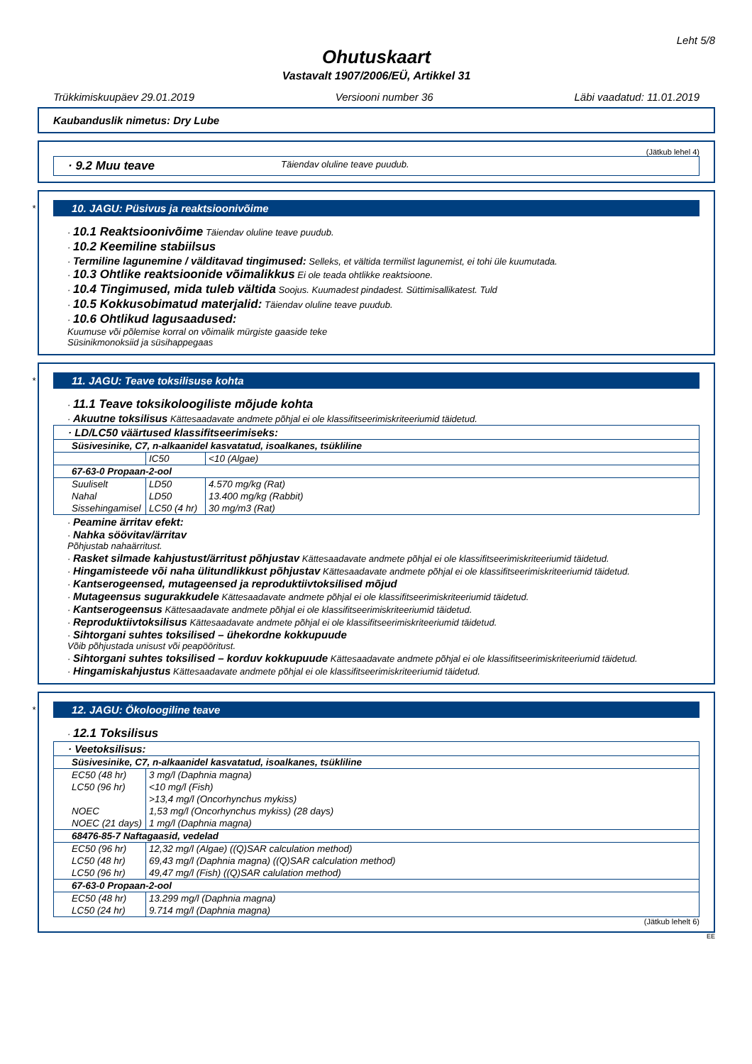Leht 5/8
Ohutuskaart
Vastavalt 1907/2006/EÜ, Artikkel 31
Trükkimiskuupäev 29.01.2019 Versiooni number 36 Läbi vaadatud: 11.01.2019
Kaubanduslik nimetus: Dry Lube
(Jätkub lehel 4)
· 9.2 Muu teave Täiendav oluline teave puudub.
*
10. JAGU: Püsivus ja reaktsioonivõime
· 10.1 Reaktsioonivõime Täiendav oluline teave puudub.
· 10.2 Keemiline stabiilsus
· Termiline lagunemine / välditavad tingimused: Selleks, et vältida termilist lagunemist, ei tohi üle kuumutada.
· 10.3 Ohtlike reaktsioonide võimalikkus Ei ole teada ohtlikke reaktsioone.
· 10.4 Tingimused, mida tuleb vältida Soojus. Kuumadest pindadest. Süttimisallikatest. Tuld
· 10.5 Kokkusobimatud materjalid: Täiendav oluline teave puudub.
· 10.6 Ohtlikud lagusaadused:
Kuumuse või põlemise korral on võimalik mürgiste gaaside teke
Süsinikmonoksiid ja süsihappegaas
*
11. JAGU: Teave toksilisuse kohta
· 11.1 Teave toksikoloogiliste mõjude kohta
· Akuutne toksilisus Kättesaadavate andmete põhjal ei ole klassifitseerimiskriteeriumid täidetud.
| · LD/LC50 väärtused klassifitseerimiseks: | | |
| Süsivesinike, C7, n-alkaanidel kasvatatud, isoalkanes, tsükliline | | |
| | IC50 | <10 (Algae) |
| 67-63-0 Propaan-2-ool | | |
| Suuliselt | LD50 | 4.570 mg/kg (Rat) |
| Nahal | LD50 | 13.400 mg/kg (Rabbit) |
| Sissehingamisel | LC50 (4 hr) | 30 mg/m3 (Rat) |
· Peamine ärritav efekt:
· Nahka söövitav/ärritav
Põhjustab nahaärritust.
· Rasket silmade kahjustust/ärritust põhjustav Kättesaadavate andmete põhjal ei ole klassifitseerimiskriteeriumid täidetud.
· Hingamisteede või naha ülitundlikkust põhjustav Kättesaadavate andmete põhjal ei ole klassifitseerimiskriteeriumid täidetud.
· Kantserogeensed, mutageensed ja reproduktiivtoksilised mõjud
· Mutageensus sugurakkudele Kättesaadavate andmete põhjal ei ole klassifitseerimiskriteeriumid täidetud.
· Kantserogeensus Kättesaadavate andmete põhjal ei ole klassifitseerimiskriteeriumid täidetud.
· Reproduktiivtoksilisus Kättesaadavate andmete põhjal ei ole klassifitseerimiskriteeriumid täidetud.
· Sihtorgani suhtes toksilised – ühekordne kokkupuude
Võib põhjustada unisust või peapööritust.
· Sihtorgani suhtes toksilised – korduv kokkupuude Kättesaadavate andmete põhjal ei ole klassifitseerimiskriteeriumid täidetud.
· Hingamiskahjustus Kättesaadavate andmete põhjal ei ole klassifitseerimiskriteeriumid täidetud.
*
12. JAGU: Ökoloogiline teave
· 12.1 Toksilisus
| · Veetoksilisus: | |
| Süsivesinike, C7, n-alkaanidel kasvatatud, isoalkanes, tsükliline | |
| EC50 (48 hr) | 3 mg/l (Daphnia magna) |
| LC50 (96 hr) | <10 mg/l (Fish) |
| | >13,4 mg/l (Oncorhynchus mykiss) |
| NOEC | 1,53 mg/l (Oncorhynchus mykiss) (28 days) |
| NOEC (21 days) | 1 mg/l (Daphnia magna) |
| 68476-85-7 Naftagaasid, vedelad | |
| EC50 (96 hr) | 12,32 mg/l (Algae) ((Q)SAR calculation method) |
| LC50 (48 hr) | 69,43 mg/l (Daphnia magna) ((Q)SAR calculation method) |
| LC50 (96 hr) | 49,47 mg/l (Fish) ((Q)SAR calulation method) |
| 67-63-0 Propaan-2-ool | |
| EC50 (48 hr) | 13.299 mg/l (Daphnia magna) |
| LC50 (24 hr) | 9.714 mg/l (Daphnia magna) |
(Jätkub lehelt 6)
EE